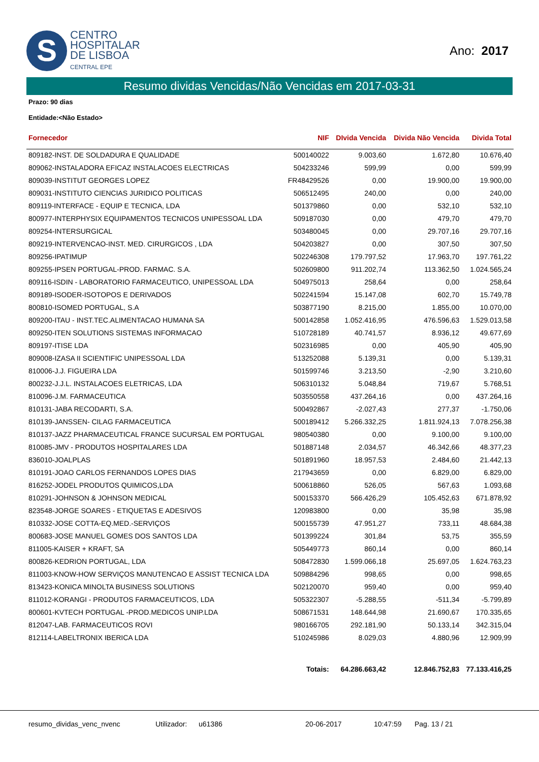S
CENTRO
HOSPITALAR
DE LISBOA
CENTRAL EPE
Ano: 2017
Resumo dividas Vencidas/Não Vencidas em 2017-03-31
Prazo: 90 dias
Entidade:<Não Estado>
| Fornecedor | NIF | DIvida Vencida | Divida Não Vencida | Divida Total |
| --- | --- | --- | --- | --- |
| 809182-INST. DE SOLDADURA E QUALIDADE | 500140022 | 9.003,60 | 1.672,80 | 10.676,40 |
| 809062-INSTALADORA EFICAZ INSTALACOES ELECTRICAS | 504233246 | 599,99 | 0,00 | 599,99 |
| 809039-INSTITUT GEORGES LOPEZ | FR48429526 | 0,00 | 19.900,00 | 19.900,00 |
| 809031-INSTITUTO CIENCIAS JURIDICO POLITICAS | 506512495 | 240,00 | 0,00 | 240,00 |
| 809119-INTERFACE - EQUIP E TECNICA, LDA | 501379860 | 0,00 | 532,10 | 532,10 |
| 800977-INTERPHYSIX EQUIPAMENTOS TECNICOS UNIPESSOAL LDA | 509187030 | 0,00 | 479,70 | 479,70 |
| 809254-INTERSURGICAL | 503480045 | 0,00 | 29.707,16 | 29.707,16 |
| 809219-INTERVENCAO-INST. MED. CIRURGICOS , LDA | 504203827 | 0,00 | 307,50 | 307,50 |
| 809256-IPATIMUP | 502246308 | 179.797,52 | 17.963,70 | 197.761,22 |
| 809255-IPSEN PORTUGAL-PROD. FARMAC. S.A. | 502609800 | 911.202,74 | 113.362,50 | 1.024.565,24 |
| 809116-ISDIN - LABORATORIO FARMACEUTICO, UNIPESSOAL LDA | 504975013 | 258,64 | 0,00 | 258,64 |
| 809189-ISODER-ISOTOPOS E DERIVADOS | 502241594 | 15.147,08 | 602,70 | 15.749,78 |
| 800810-ISOMED PORTUGAL, S.A | 503877190 | 8.215,00 | 1.855,00 | 10.070,00 |
| 809200-ITAU - INST.TEC.ALIMENTACAO HUMANA SA | 500142858 | 1.052.416,95 | 476.596,63 | 1.529.013,58 |
| 809250-ITEN SOLUTIONS SISTEMAS INFORMACAO | 510728189 | 40.741,57 | 8.936,12 | 49.677,69 |
| 809197-ITISE LDA | 502316985 | 0,00 | 405,90 | 405,90 |
| 809008-IZASA II SCIENTIFIC UNIPESSOAL LDA | 513252088 | 5.139,31 | 0,00 | 5.139,31 |
| 810006-J.J. FIGUEIRA LDA | 501599746 | 3.213,50 | -2,90 | 3.210,60 |
| 800232-J.J.L. INSTALACOES ELETRICAS, LDA | 506310132 | 5.048,84 | 719,67 | 5.768,51 |
| 810096-J.M. FARMACEUTICA | 503550558 | 437.264,16 | 0,00 | 437.264,16 |
| 810131-JABA RECODARTI, S.A. | 500492867 | -2.027,43 | 277,37 | -1.750,06 |
| 810139-JANSSEN- CILAG FARMACEUTICA | 500189412 | 5.266.332,25 | 1.811.924,13 | 7.078.256,38 |
| 810137-JAZZ PHARMACEUTICAL FRANCE SUCURSAL EM PORTUGAL | 980540380 | 0,00 | 9.100,00 | 9.100,00 |
| 810085-JMV - PRODUTOS HOSPITALARES LDA | 501887148 | 2.034,57 | 46.342,66 | 48.377,23 |
| 836010-JOALPLAS | 501891960 | 18.957,53 | 2.484,60 | 21.442,13 |
| 810191-JOAO CARLOS FERNANDOS LOPES DIAS | 217943659 | 0,00 | 6.829,00 | 6.829,00 |
| 816252-JODEL PRODUTOS QUIMICOS,LDA | 500618860 | 526,05 | 567,63 | 1.093,68 |
| 810291-JOHNSON & JOHNSON MEDICAL | 500153370 | 566.426,29 | 105.452,63 | 671.878,92 |
| 823548-JORGE SOARES - ETIQUETAS E ADESIVOS | 120983800 | 0,00 | 35,98 | 35,98 |
| 810332-JOSE COTTA-EQ.MED.-SERVIÇOS | 500155739 | 47.951,27 | 733,11 | 48.684,38 |
| 800683-JOSE MANUEL GOMES DOS SANTOS LDA | 501399224 | 301,84 | 53,75 | 355,59 |
| 811005-KAISER + KRAFT, SA | 505449773 | 860,14 | 0,00 | 860,14 |
| 800826-KEDRION PORTUGAL, LDA | 508472830 | 1.599.066,18 | 25.697,05 | 1.624.763,23 |
| 811003-KNOW-HOW SERVIÇOS MANUTENCAO E ASSIST TECNICA LDA | 509884296 | 998,65 | 0,00 | 998,65 |
| 813423-KONICA MINOLTA BUSINESS SOLUTIONS | 502120070 | 959,40 | 0,00 | 959,40 |
| 811012-KORANGI - PRODUTOS FARMACEUTICOS, LDA | 505322307 | -5.288,55 | -511,34 | -5.799,89 |
| 800601-KVTECH PORTUGAL -PROD.MEDICOS UNIP.LDA | 508671531 | 148.644,98 | 21.690,67 | 170.335,65 |
| 812047-LAB. FARMACEUTICOS ROVI | 980166705 | 292.181,90 | 50.133,14 | 342.315,04 |
| 812114-LABELTRONIX IBERICA LDA | 510245986 | 8.029,03 | 4.880,96 | 12.909,99 |
| | Totais: | 64.286.663,42 | 12.846.752,83 | 77.133.416,25 |
resumo_dividas_venc_nvenc Utilizador: u61386 20-06-2017 10:47:59 Pag. 13 / 21